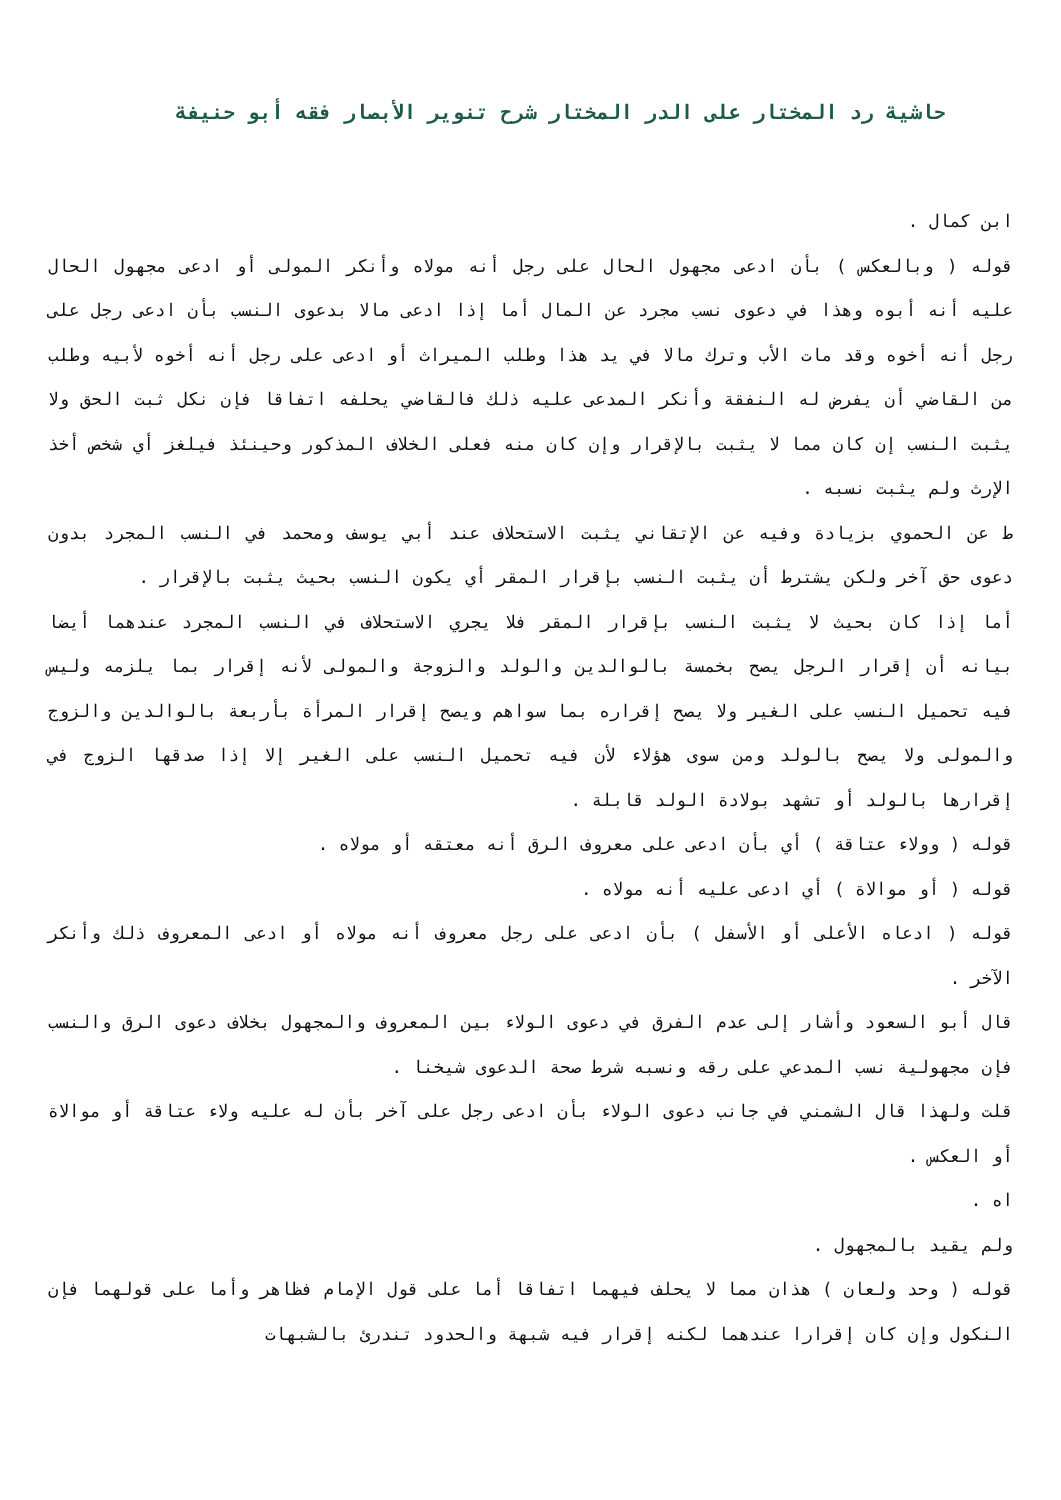حاشية رد المختار على الدر المختار شرح تنوير الأبصار فقه أبو حنيفة
ابن كمال .
قوله ( وبالعكس ) بأن ادعى مجهول الحال على رجل أنه مولاه وأنكر المولى أو ادعى مجهول الحال عليه أنه أبوه وهذا في دعوى نسب مجرد عن المال أما إذا ادعى مالا بدعوى النسب بأن ادعى رجل على رجل أنه أخوه وقد مات الأب وترك مالا في يد هذا وطلب الميراث أو ادعى على رجل أنه أخوه لأبيه وطلب من القاضي أن يفرض له النفقة وأنكر المدعى عليه ذلك فالقاضي يحلفه اتفاقا فإن نكل ثبت الحق ولا يثبت النسب إن كان مما لا يثبت بالإقرار وإن كان منه فعلى الخلاف المذكور وحينئذ فيلغز أي شخص أخذ الإرث ولم يثبت نسبه .
ط عن الحموي بزيادة وفيه عن الإتقاني يثبت الاستحلاف عند أبي يوسف ومحمد في النسب المجرد بدون دعوى حق آخر ولكن يشترط أن يثبت النسب بإقرار المقر أي يكون النسب بحيث يثبت بالإقرار .
أما إذا كان بحيث لا يثبت النسب بإقرار المقر فلا يجري الاستحلاف في النسب المجرد عندهما أيضا بيانه أن إقرار الرجل يصح بخمسة بالوالدين والولد والزوجة والمولى لأنه إقرار بما يلزمه وليس فيه تحميل النسب على الغير ولا يصح إقراره بما سواهم ويصح إقرار المرأة بأربعة بالوالدين والزوج والمولى ولا يصح بالولد ومن سوى هؤلاء لأن فيه تحميل النسب على الغير إلا إذا صدقها الزوج في إقرارها بالولد أو تشهد بولادة الولد قابلة .
قوله ( وولاء عتاقة ) أي بأن ادعى على معروف الرق أنه معتقه أو مولاه .
قوله ( أو موالاة ) أي ادعى عليه أنه مولاه .
قوله ( ادعاه الأعلى أو الأسفل ) بأن ادعى على رجل معروف أنه مولاه أو ادعى المعروف ذلك وأنكر الآخر .
قال أبو السعود وأشار إلى عدم الفرق في دعوى الولاء بين المعروف والمجهول بخلاف دعوى الرق والنسب فإن مجهولية نسب المدعي على رقه ونسبه شرط صحة الدعوى شيخنا .
قلت ولهذا قال الشمني في جانب دعوى الولاء بأن ادعى رجل على آخر بأن له عليه ولاء عتاقة أو موالاة أو العكس .
اه .
ولم يقيد بالمجهول .
قوله ( وحد ولعان ) هذان مما لا يحلف فيهما اتفاقا أما على قول الإمام فظاهر وأما على قولهما فإن النكول وإن كان إقرارا عندهما لكنه إقرار فيه شبهة والحدود تندرئ بالشبهات